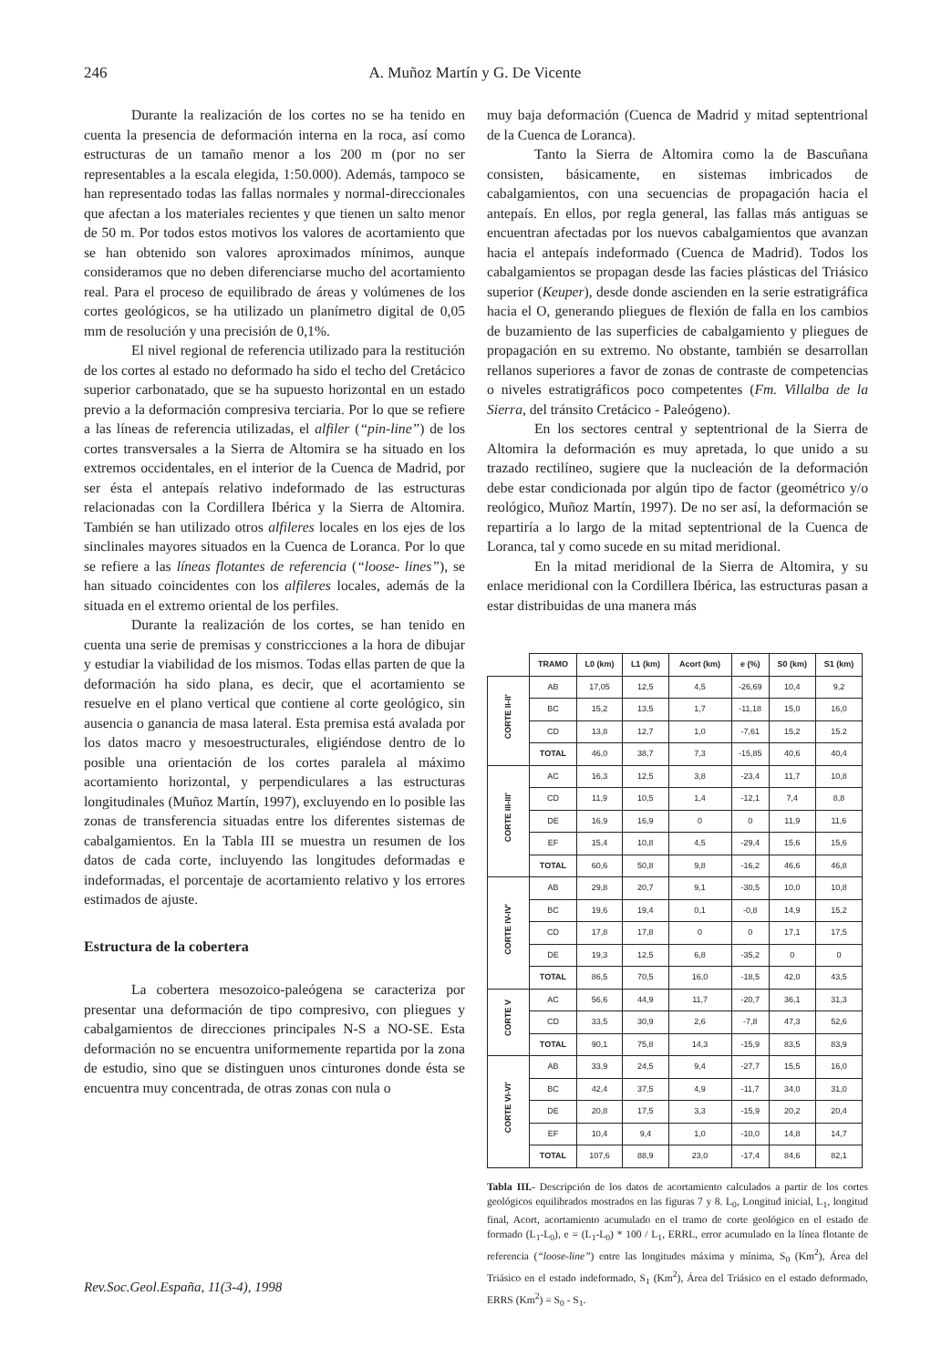246
A. Muñoz Martín y G. De Vicente
Durante la realización de los cortes no se ha tenido en cuenta la presencia de deformación interna en la roca, así como estructuras de un tamaño menor a los 200 m (por no ser representables a la escala elegida, 1:50.000). Además, tampoco se han representado todas las fallas normales y normal-direccionales que afectan a los materiales recientes y que tienen un salto menor de 50 m. Por todos estos motivos los valores de acortamiento que se han obtenido son valores aproximados mínimos, aunque consideramos que no deben diferenciarse mucho del acortamiento real. Para el proceso de equilibrado de áreas y volúmenes de los cortes geológicos, se ha utilizado un planímetro digital de 0,05 mm de resolución y una precisión de 0,1%.
El nivel regional de referencia utilizado para la restitución de los cortes al estado no deformado ha sido el techo del Cretácico superior carbonatado, que se ha supuesto horizontal en un estado previo a la deformación compresiva terciaria. Por lo que se refiere a las líneas de referencia utilizadas, el alfiler (“pin-line”) de los cortes transversales a la Sierra de Altomira se ha situado en los extremos occidentales, en el interior de la Cuenca de Madrid, por ser ésta el antepaís relativo indeformado de las estructuras relacionadas con la Cordillera Ibérica y la Sierra de Altomira. También se han utilizado otros alfileres locales en los ejes de los sinclinales mayores situados en la Cuenca de Loranca. Por lo que se refiere a las líneas flotantes de referencia (“loose- lines”), se han situado coincidentes con los alfileres locales, además de la situada en el extremo oriental de los perfiles.
Durante la realización de los cortes, se han tenido en cuenta una serie de premisas y constricciones a la hora de dibujar y estudiar la viabilidad de los mismos. Todas ellas parten de que la deformación ha sido plana, es decir, que el acortamiento se resuelve en el plano vertical que contiene al corte geológico, sin ausencia o ganancia de masa lateral. Esta premisa está avalada por los datos macro y mesoestructurales, eligiéndose dentro de lo posible una orientación de los cortes paralela al máximo acortamiento horizontal, y perpendiculares a las estructuras longitudinales (Muñoz Martín, 1997), excluyendo en lo posible las zonas de transferencia situadas entre los diferentes sistemas de cabalgamientos. En la Tabla III se muestra un resumen de los datos de cada corte, incluyendo las longitudes deformadas e indeformadas, el porcentaje de acortamiento relativo y los errores estimados de ajuste.
Estructura de la cobertera
La cobertera mesozoico-paleógena se caracteriza por presentar una deformación de tipo compresivo, con pliegues y cabalgamientos de direcciones principales N-S a NO-SE. Esta deformación no se encuentra uniformemente repartida por la zona de estudio, sino que se distinguen unos cinturones donde ésta se encuentra muy concentrada, de otras zonas con nula o
muy baja deformación (Cuenca de Madrid y mitad septentrional de la Cuenca de Loranca).
Tanto la Sierra de Altomira como la de Bascuñana consisten, básicamente, en sistemas imbricados de cabalgamientos, con una secuencias de propagación hacia el antepaís. En ellos, por regla general, las fallas más antiguas se encuentran afectadas por los nuevos cabalgamientos que avanzan hacia el antepaís indeformado (Cuenca de Madrid). Todos los cabalgamientos se propagan desde las facies plásticas del Triásico superior (Keuper), desde donde ascienden en la serie estratigráfica hacia el O, generando pliegues de flexión de falla en los cambios de buzamiento de las superficies de cabalgamiento y pliegues de propagación en su extremo. No obstante, también se desarrollan rellanos superiores a favor de zonas de contraste de competencias o niveles estratigráficos poco competentes (Fm. Villalba de la Sierra, del tránsito Cretácico - Paleógeno).
En los sectores central y septentrional de la Sierra de Altomira la deformación es muy apretada, lo que unido a su trazado rectilíneo, sugiere que la nucleación de la deformación debe estar condicionada por algún tipo de factor (geométrico y/o reológico, Muñoz Martín, 1997). De no ser así, la deformación se repartiría a lo largo de la mitad septentrional de la Cuenca de Loranca, tal y como sucede en su mitad meridional.
En la mitad meridional de la Sierra de Altomira, y su enlace meridional con la Cordillera Ibérica, las estructuras pasan a estar distribuidas de una manera más
| | TRAMO | L0 (km) | L1 (km) | Acort (km) | e (%) | S0 (km) | S1 (km) |
| --- | --- | --- | --- | --- | --- | --- | --- |
| CORTE II-II' | AB | 17,05 | 12,5 | 4,5 | -26,69 | 10,4 | 9,2 |
| | BC | 15,2 | 13,5 | 1,7 | -11,18 | 15,0 | 16,0 |
| | CD | 13,8 | 12,7 | 1,0 | -7,61 | 15,2 | 15.2 |
| | TOTAL | 46,0 | 38,7 | 7,3 | -15,85 | 40,6 | 40,4 |
| CORTE III-III' | AC | 16,3 | 12,5 | 3,8 | -23,4 | 11,7 | 10,8 |
| | CD | 11,9 | 10,5 | 1,4 | -12,1 | 7,4 | 8,8 |
| | DE | 16,9 | 16,9 | 0 | 0 | 11,9 | 11,6 |
| | EF | 15,4 | 10,8 | 4,5 | -29,4 | 15,6 | 15,6 |
| | TOTAL | 60,6 | 50,8 | 9,8 | -16,2 | 46,6 | 46,8 |
| CORTE IV-IV' | AB | 29,8 | 20,7 | 9,1 | -30,5 | 10,0 | 10,8 |
| | BC | 19,6 | 19,4 | 0,1 | -0,8 | 14,9 | 15,2 |
| | CD | 17,8 | 17,8 | 0 | 0 | 17,1 | 17,5 |
| | DE | 19,3 | 12,5 | 6,8 | -35,2 | 0 | 0 |
| | TOTAL | 86,5 | 70,5 | 16,0 | -18,5 | 42,0 | 43,5 |
| CORTE V | AC | 56,6 | 44,9 | 11,7 | -20,7 | 36,1 | 31,3 |
| | CD | 33,5 | 30,9 | 2,6 | -7,8 | 47,3 | 52,6 |
| | TOTAL | 90,1 | 75,8 | 14,3 | -15,9 | 83,5 | 83,9 |
| CORTE VI-VI' | AB | 33,9 | 24,5 | 9,4 | -27,7 | 15,5 | 16,0 |
| | BC | 42,4 | 37,5 | 4,9 | -11,7 | 34,0 | 31,0 |
| | DE | 20,8 | 17,5 | 3,3 | -15,9 | 20,2 | 20,4 |
| | EF | 10,4 | 9,4 | 1,0 | -10,0 | 14,8 | 14,7 |
| | TOTAL | 107,6 | 88,9 | 23,0 | -17,4 | 84,6 | 82,1 |
Tabla III.- Descripción de los datos de acortamiento calculados a partir de los cortes geológicos equilibrados mostrados en las figuras 7 y 8. L<sub>0</sub>, Longitud inicial, L<sub>1</sub>, longitud final, Acort, acortamiento acumulado en el tramo de corte geológico en el estado de formado (L<sub>1</sub>-L<sub>0</sub>), e = (L<sub>1</sub>-L<sub>0</sub>) * 100 / L<sub>1</sub>, ERRL, error acumulado en la línea flotante de referencia (“loose-line”) entre las longitudes máxima y mínima, S<sub>0</sub> (Km<sup>2</sup>), Área del Triásico en el estado indeformado, S<sub>1</sub> (Km<sup>2</sup>), Área del Triásico en el estado deformado, ERRS (Km<sup>2</sup>) = S<sub>0</sub> - S<sub>1</sub>.
Rev.Soc.Geol.España, 11(3-4), 1998